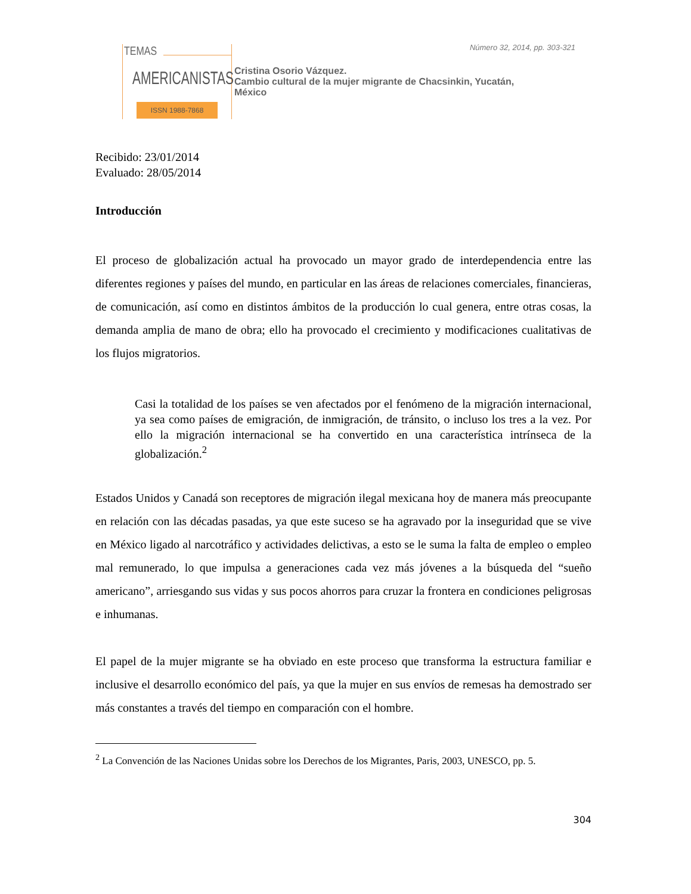TEMAS
AMERICANISTAS
ISSN 1988-7868
Número 32, 2014, pp. 303-321
Cristina Osorio Vázquez.
Cambio cultural de la mujer migrante de Chacsinkin, Yucatán,
México
Recibido: 23/01/2014
Evaluado: 28/05/2014
Introducción
El proceso de globalización actual ha provocado un mayor grado de interdependencia entre las diferentes regiones y países del mundo, en particular en las áreas de relaciones comerciales, financieras, de comunicación, así como en distintos ámbitos de la producción lo cual genera, entre otras cosas, la demanda amplia de mano de obra; ello ha provocado el crecimiento y modificaciones cualitativas de los flujos migratorios.
Casi la totalidad de los países se ven afectados por el fenómeno de la migración internacional, ya sea como países de emigración, de inmigración, de tránsito, o incluso los tres a la vez. Por ello la migración internacional se ha convertido en una característica intrínseca de la globalización.<sup>2</sup>
Estados Unidos y Canadá son receptores de migración ilegal mexicana hoy de manera más preocupante en relación con las décadas pasadas, ya que este suceso se ha agravado por la inseguridad que se vive en México ligado al narcotráfico y actividades delictivas, a esto se le suma la falta de empleo o empleo mal remunerado, lo que impulsa a generaciones cada vez más jóvenes a la búsqueda del “sueño americano”, arriesgando sus vidas y sus pocos ahorros para cruzar la frontera en condiciones peligrosas e inhumanas.
El papel de la mujer migrante se ha obviado en este proceso que transforma la estructura familiar e inclusive el desarrollo económico del país, ya que la mujer en sus envíos de remesas ha demostrado ser más constantes a través del tiempo en comparación con el hombre.
<sup>2</sup> La Convención de las Naciones Unidas sobre los Derechos de los Migrantes, Paris, 2003, UNESCO, pp. 5.
304